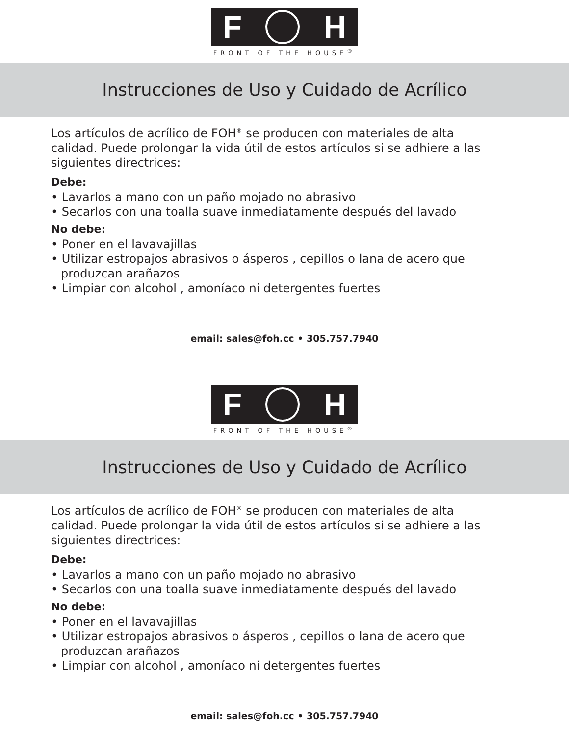F H
FRONT OF THE HOUSE<sup>®</sup>
Instrucciones de Uso y Cuidado de Acrílico
Los artículos de acrílico de FOH<sup>®</sup> se producen con materiales de alta calidad. Puede prolongar la vida útil de estos artículos si se adhiere a las siguientes directrices:
Debe:
• Lavarlos a mano con un paño mojado no abrasivo
• Secarlos con una toalla suave inmediatamente después del lavado
No debe:
• Poner en el lavavajillas
• Utilizar estropajos abrasivos o ásperos , cepillos o lana de acero que produzcan arañazos
• Limpiar con alcohol , amoníaco ni detergentes fuertes
email: sales@foh.cc • 305.757.7940
F H
FRONT OF THE HOUSE<sup>®</sup>
Instrucciones de Uso y Cuidado de Acrílico
Los artículos de acrílico de FOH<sup>®</sup> se producen con materiales de alta calidad. Puede prolongar la vida útil de estos artículos si se adhiere a las siguientes directrices:
Debe:
• Lavarlos a mano con un paño mojado no abrasivo
• Secarlos con una toalla suave inmediatamente después del lavado
No debe:
• Poner en el lavavajillas
• Utilizar estropajos abrasivos o ásperos , cepillos o lana de acero que produzcan arañazos
• Limpiar con alcohol , amoníaco ni detergentes fuertes
email: sales@foh.cc • 305.757.7940